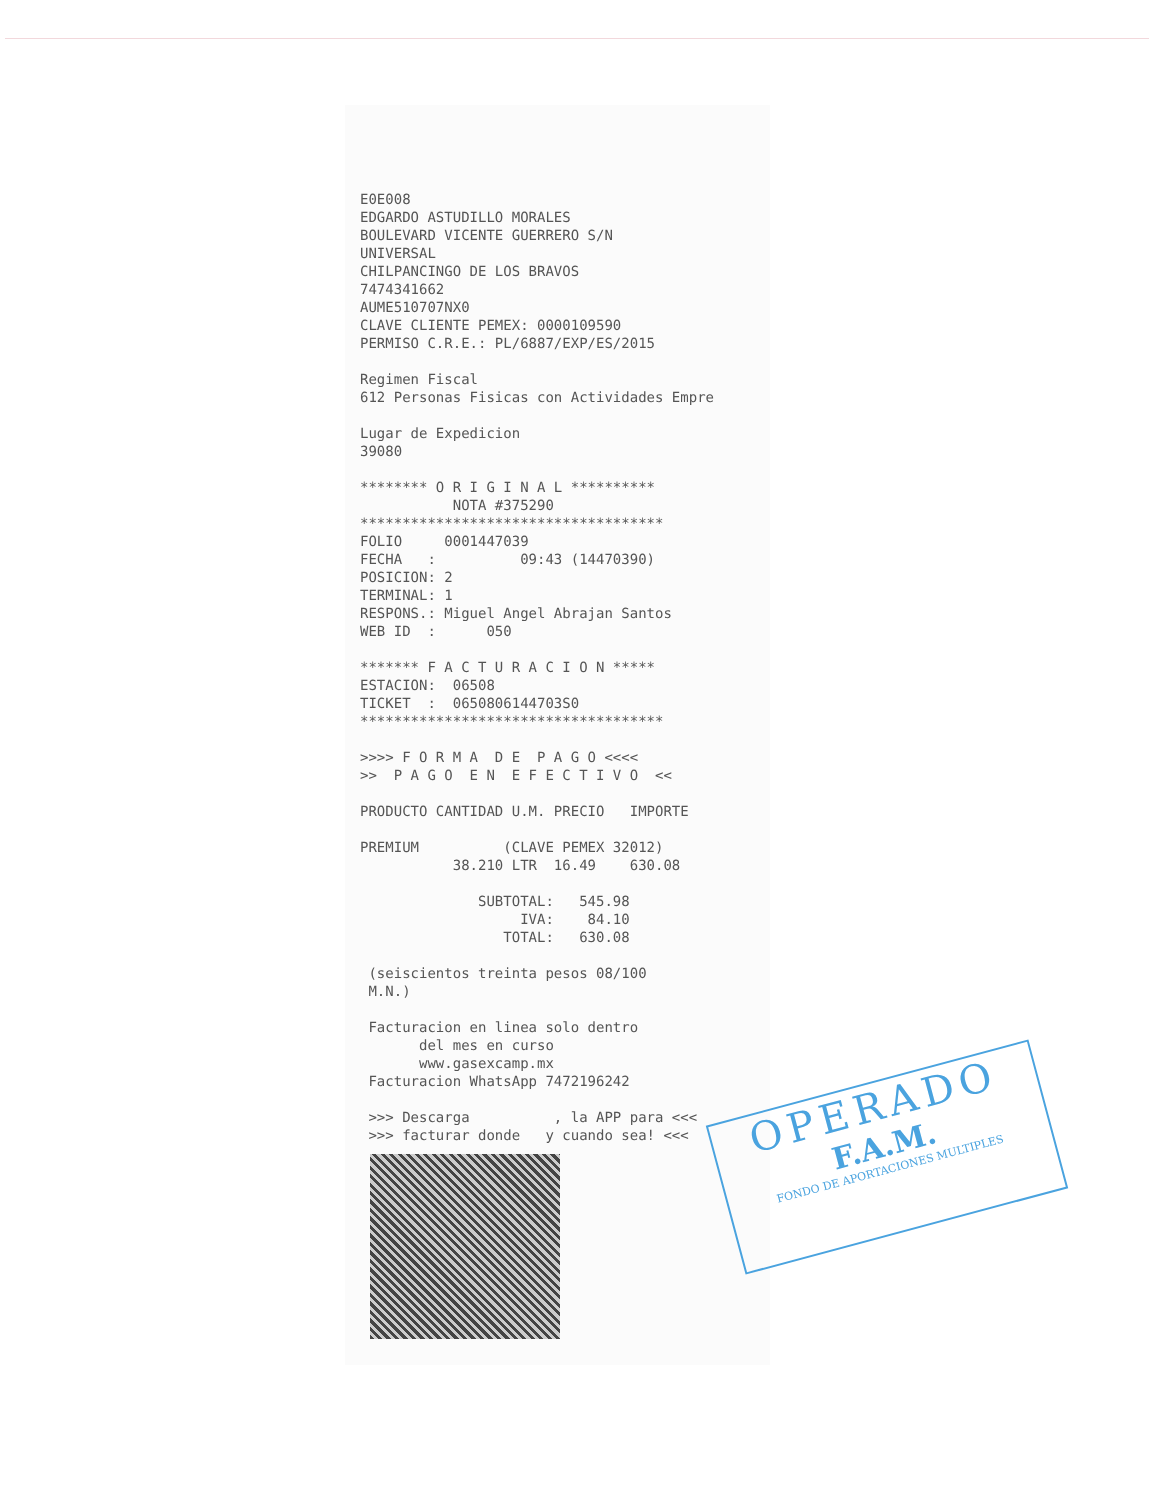E0E008 EDGARDO ASTUDILLO MORALES BOULEVARD VICENTE GUERRERO S/N UNIVERSAL CHILPANCINGO DE LOS BRAVOS 7474341662 AUME510707NX0 CLAVE CLIENTE PEMEX: 0000109590 PERMISO C.R.E.: PL/6887/EXP/ES/2015 Regimen Fiscal 612 Personas Fisicas con Actividades Empre Lugar de Expedicion 39080 ******** O R I G I N A L ********** NOTA #375290 ************************************ FOLIO 0001447039 FECHA : 09:43 (14470390) POSICION: 2 TERMINAL: 1 RESPONS.: Miguel Angel Abrajan Santos WEB ID : 050 ******* F A C T U R A C I O N ***** ESTACION: 06508 TICKET : 0650806144703S0 ************************************ >>>> F O R M A D E P A G O <<<< >> P A G O E N E F E C T I V O << PRODUCTO CANTIDAD U.M. PRECIO IMPORTE PREMIUM (CLAVE PEMEX 32012) 38.210 LTR 16.49 630.08 SUBTOTAL: 545.98 IVA: 84.10 TOTAL: 630.08 (seiscientos treinta pesos 08/100 M.N.) Facturacion en linea solo dentro del mes en curso www.gasexcamp.mx Facturacion WhatsApp 7472196242 >>> Descarga , la APP para <<< >>> facturar donde y cuando sea! <<<
OPERADO
F.A.M.
FONDO DE APORTACIONES MULTIPLES